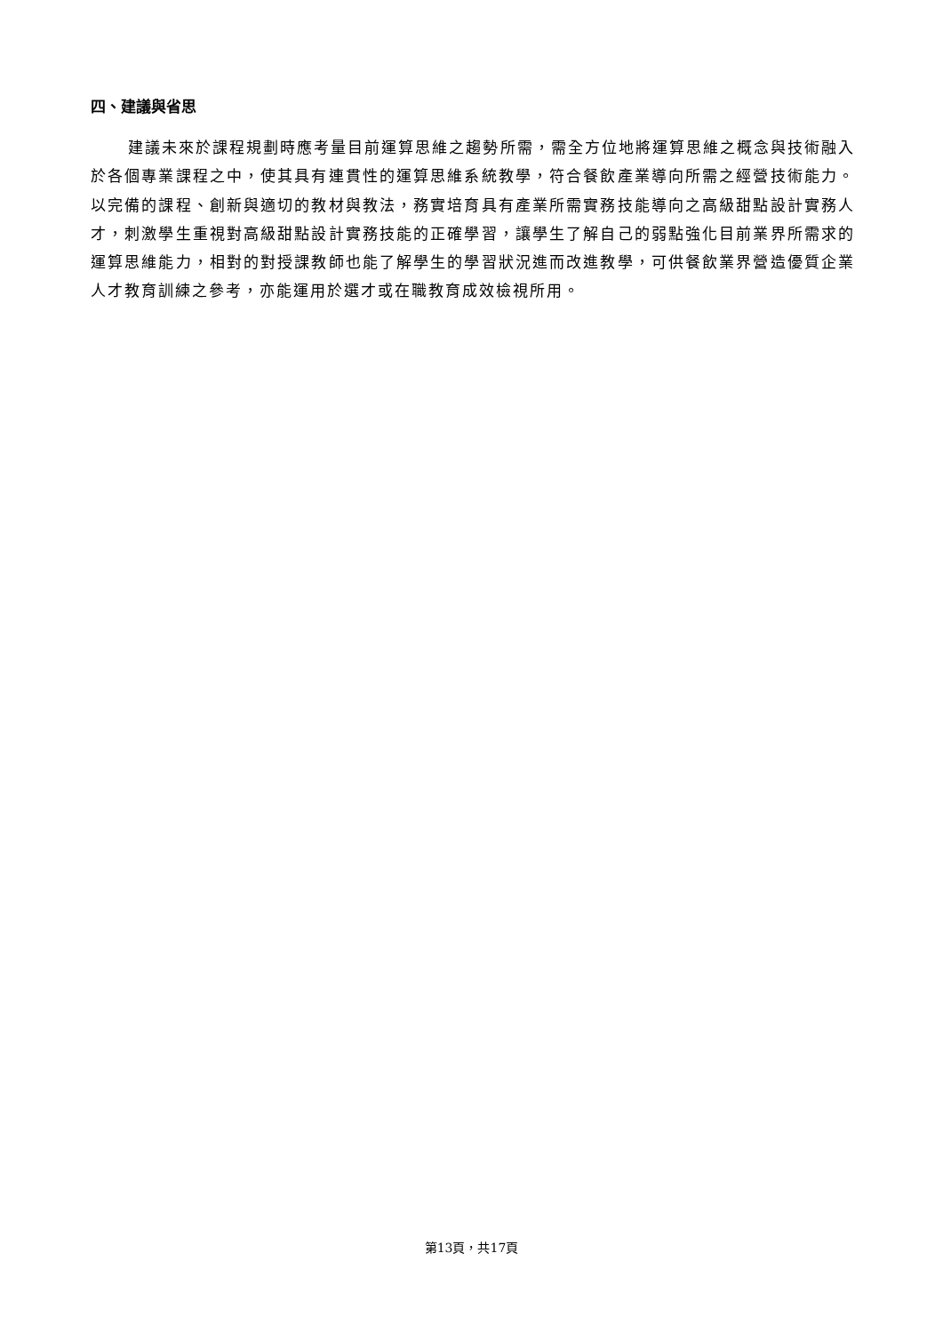四、建議與省思
建議未來於課程規劃時應考量目前運算思維之趨勢所需，需全方位地將運算思維之概念與技術融入於各個專業課程之中，使其具有連貫性的運算思維系統教學，符合餐飲產業導向所需之經營技術能力。以完備的課程、創新與適切的教材與教法，務實培育具有產業所需實務技能導向之高級甜點設計實務人才，刺激學生重視對高級甜點設計實務技能的正確學習，讓學生了解自己的弱點強化目前業界所需求的運算思維能力，相對的對授課教師也能了解學生的學習狀況進而改進教學，可供餐飲業界營造優質企業人才教育訓練之參考，亦能運用於選才或在職教育成效檢視所用。
第13頁，共17頁